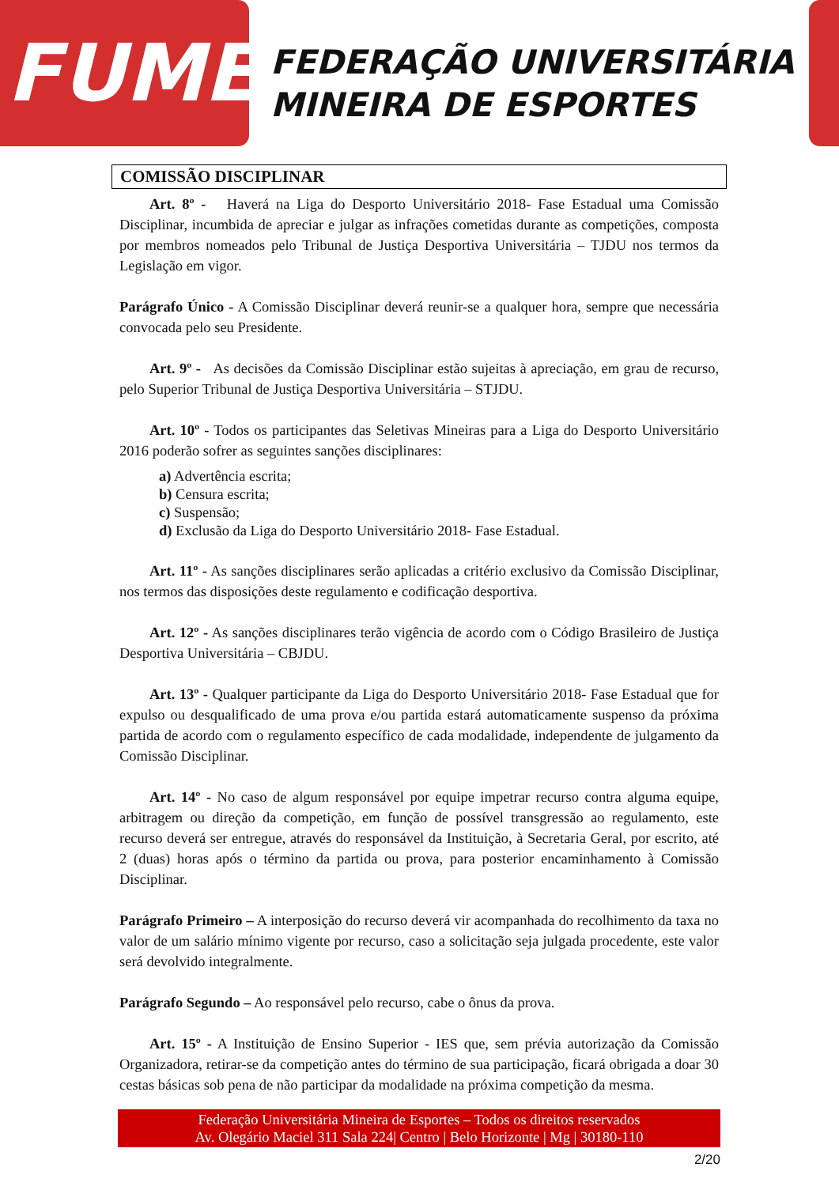FUME
FEDERAÇÃO UNIVERSITÁRIA
MINEIRA DE ESPORTES
COMISSÃO DISCIPLINAR
Art. 8º - Haverá na Liga do Desporto Universitário 2018- Fase Estadual uma Comissão Disciplinar, incumbida de apreciar e julgar as infrações cometidas durante as competições, composta por membros nomeados pelo Tribunal de Justiça Desportiva Universitária – TJDU nos termos da Legislação em vigor.
Parágrafo Único - A Comissão Disciplinar deverá reunir-se a qualquer hora, sempre que necessária convocada pelo seu Presidente.
Art. 9º - As decisões da Comissão Disciplinar estão sujeitas à apreciação, em grau de recurso, pelo Superior Tribunal de Justiça Desportiva Universitária – STJDU.
Art. 10º - Todos os participantes das Seletivas Mineiras para a Liga do Desporto Universitário 2016 poderão sofrer as seguintes sanções disciplinares:
a) Advertência escrita;
b) Censura escrita;
c) Suspensão;
d) Exclusão da Liga do Desporto Universitário 2018- Fase Estadual.
Art. 11º - As sanções disciplinares serão aplicadas a critério exclusivo da Comissão Disciplinar, nos termos das disposições deste regulamento e codificação desportiva.
Art. 12º - As sanções disciplinares terão vigência de acordo com o Código Brasileiro de Justiça Desportiva Universitária – CBJDU.
Art. 13º - Qualquer participante da Liga do Desporto Universitário 2018- Fase Estadual que for expulso ou desqualificado de uma prova e/ou partida estará automaticamente suspenso da próxima partida de acordo com o regulamento específico de cada modalidade, independente de julgamento da Comissão Disciplinar.
Art. 14º - No caso de algum responsável por equipe impetrar recurso contra alguma equipe, arbitragem ou direção da competição, em função de possível transgressão ao regulamento, este recurso deverá ser entregue, através do responsável da Instituição, à Secretaria Geral, por escrito, até 2 (duas) horas após o término da partida ou prova, para posterior encaminhamento à Comissão Disciplinar.
Parágrafo Primeiro – A interposição do recurso deverá vir acompanhada do recolhimento da taxa no valor de um salário mínimo vigente por recurso, caso a solicitação seja julgada procedente, este valor será devolvido integralmente.
Parágrafo Segundo – Ao responsável pelo recurso, cabe o ônus da prova.
Art. 15º - A Instituição de Ensino Superior - IES que, sem prévia autorização da Comissão Organizadora, retirar-se da competição antes do término de sua participação, ficará obrigada a doar 30 cestas básicas sob pena de não participar da modalidade na próxima competição da mesma.
Federação Universitária Mineira de Esportes – Todos os direitos reservados
Av. Olegário Maciel 311 Sala 224| Centro | Belo Horizonte | Mg | 30180-110
2/20